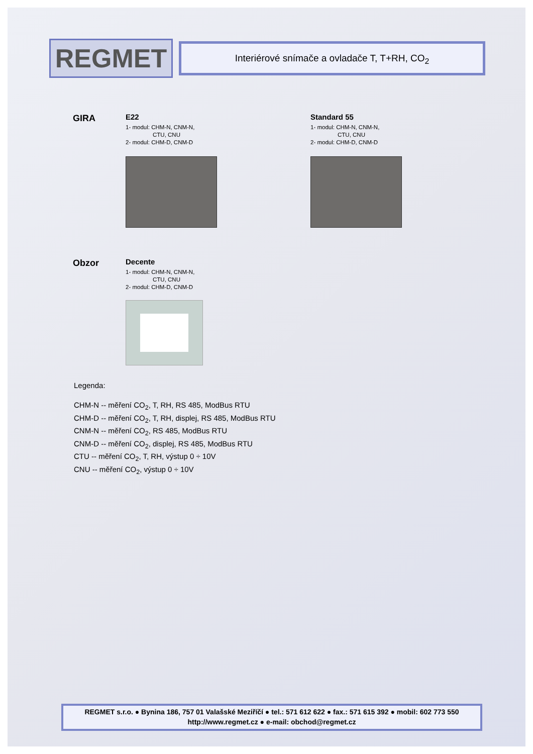REGMET
Interiérové snímače a ovladače T, T+RH, CO<sub>2</sub>
GIRA
E22
1- modul: CHM-N, CNM-N,
CTU, CNU
2- modul: CHM-D, CNM-D
Standard 55
1- modul: CHM-N, CNM-N,
CTU, CNU
2- modul: CHM-D, CNM-D
Obzor
Decente
1- modul: CHM-N, CNM-N,
CTU, CNU
2- modul: CHM-D, CNM-D
Legenda:
CHM-N -- měření CO<sub>2</sub>, T, RH, RS 485, ModBus RTU
CHM-D -- měření CO<sub>2</sub>, T, RH, displej, RS 485, ModBus RTU
CNM-N -- měření CO<sub>2</sub>, RS 485, ModBus RTU
CNM-D -- měření CO<sub>2</sub>, displej, RS 485, ModBus RTU
CTU -- měření CO<sub>2</sub>, T, RH, výstup 0 ÷ 10V
CNU -- měření CO<sub>2</sub>, výstup 0 ÷ 10V
REGMET s.r.o. ● Bynina 186, 757 01 Valašské Meziříčí ● tel.: 571 612 622 ● fax.: 571 615 392 ● mobil: 602 773 550
http://www.regmet.cz ● e-mail: obchod@regmet.cz